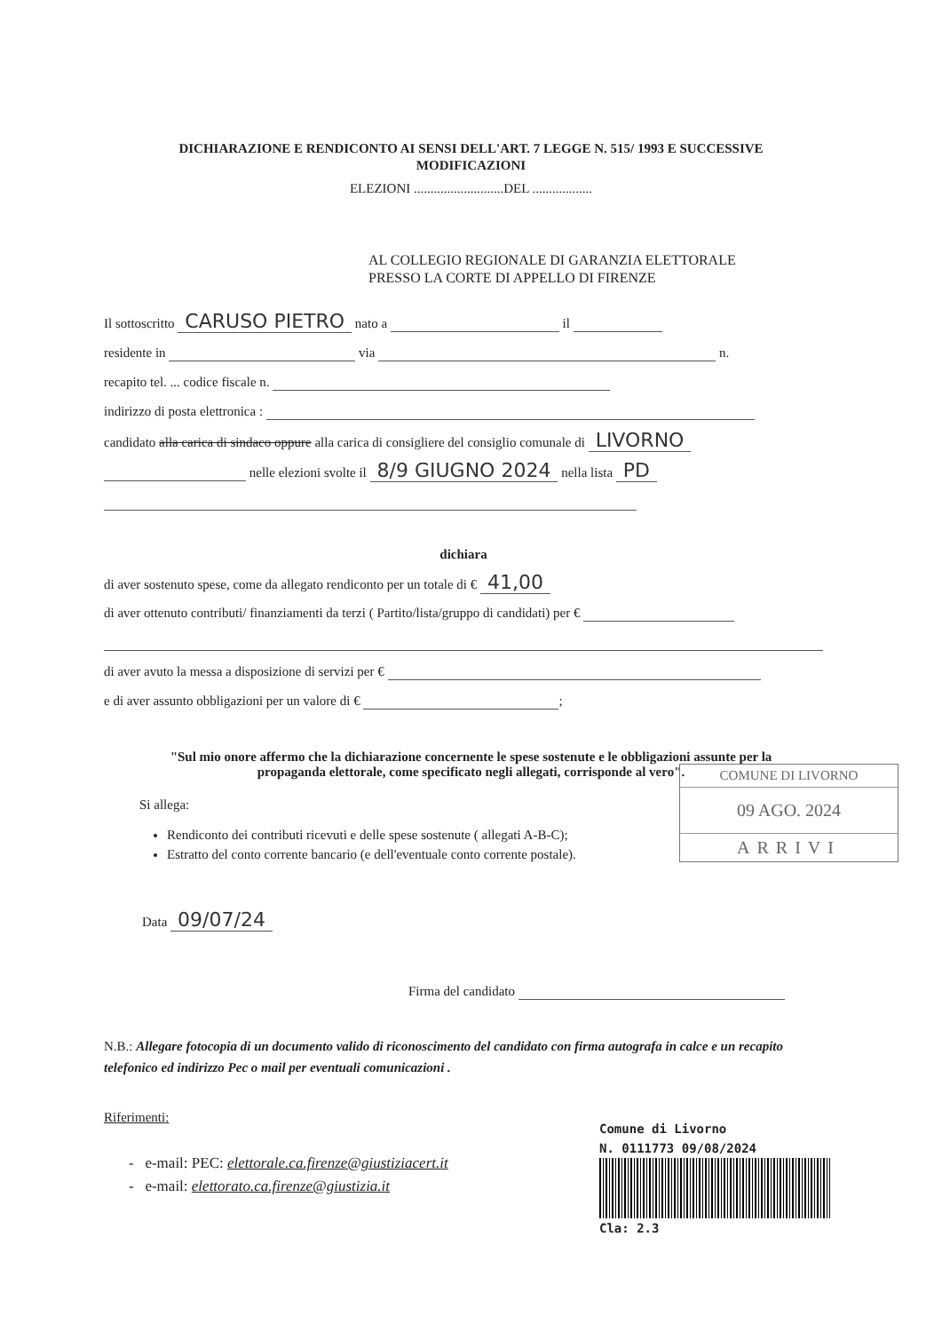DICHIARAZIONE E RENDICONTO AI SENSI DELL'ART. 7 LEGGE N. 515/ 1993 E SUCCESSIVE
MODIFICAZIONI
ELEZIONI ...........................DEL ..................
AL COLLEGIO REGIONALE DI GARANZIA ELETTORALE
PRESSO LA CORTE DI APPELLO DI FIRENZE
Il sottoscritto CARUSO PIETRO nato a il
residente in via n.
recapito tel. ... codice fiscale n.
indirizzo di posta elettronica :
candidato alla carica di sindaco oppure alla carica di consigliere del consiglio comunale di LIVORNO
nelle elezioni svolte il 8/9 GIUGNO 2024 nella lista PD
dichiara
di aver sostenuto spese, come da allegato rendiconto per un totale di € 41,00
di aver ottenuto contributi/ finanziamenti da terzi ( Partito/lista/gruppo di candidati) per €
di aver avuto la messa a disposizione di servizi per €
e di aver assunto obbligazioni per un valore di € ;
"Sul mio onore affermo che la dichiarazione concernente le spese sostenute e le obbligazioni assunte per la
propaganda elettorale, come specificato negli allegati, corrisponde al vero".
Si allega:
Rendiconto dei contributi ricevuti e delle spese sostenute ( allegati A-B-C);
Estratto del conto corrente bancario (e dell'eventuale conto corrente postale).
Data 09/07/24
Firma del candidato
N.B.: Allegare fotocopia di un documento valido di riconoscimento del candidato con firma autografa in calce e un recapito telefonico ed indirizzo Pec o mail per eventuali comunicazioni .
Riferimenti:
- e-mail: PEC: elettorale.ca.firenze@giustiziacert.it
- e-mail: elettorato.ca.firenze@giustizia.it
COMUNE DI LIVORNO
09 AGO. 2024
ARRIVI
Comune di Livorno
N. 0111773 09/08/2024
Cla: 2.3